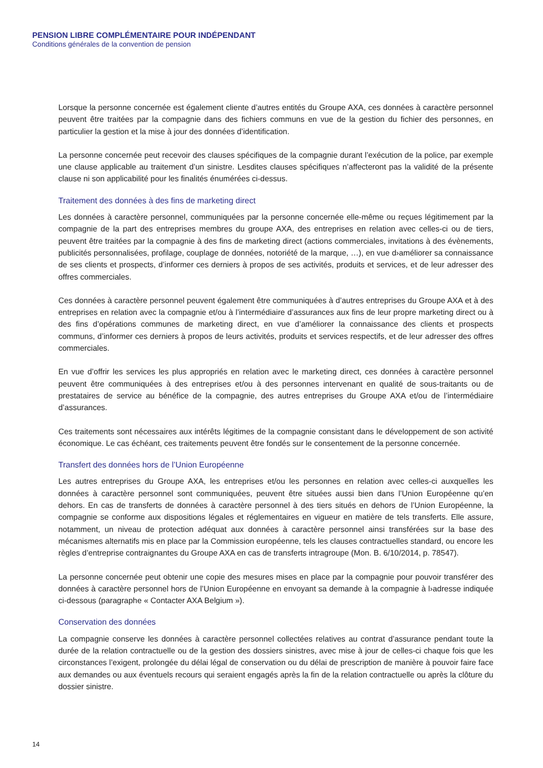PENSION LIBRE COMPLÉMENTAIRE POUR INDÉPENDANT
Conditions générales de la convention de pension
Lorsque la personne concernée est également cliente d’autres entités du Groupe AXA, ces données à caractère personnel peuvent être traitées par la compagnie dans des fichiers communs en vue de la gestion du fichier des personnes, en particulier la gestion et la mise à jour des données d’identification.
La personne concernée peut recevoir des clauses spécifiques de la compagnie durant l’exécution de la police, par exemple une clause applicable au traitement d’un sinistre. Lesdites clauses spécifiques n’affecteront pas la validité de la présente clause ni son applicabilité pour les finalités énumérées ci-dessus.
Traitement des données à des fins de marketing direct
Les données à caractère personnel, communiquées par la personne concernée elle-même ou reçues légitimement par la compagnie de la part des entreprises membres du groupe AXA, des entreprises en relation avec celles-ci ou de tiers, peuvent être traitées par la compagnie à des fins de marketing direct (actions commerciales, invitations à des évènements, publicités personnalisées, profilage, couplage de données, notoriété de la marque, …), en vue d›améliorer sa connaissance de ses clients et prospects, d’informer ces derniers à propos de ses activités, produits et services, et de leur adresser des offres commerciales.
Ces données à caractère personnel peuvent également être communiquées à d’autres entreprises du Groupe AXA et à des entreprises en relation avec la compagnie et/ou à l’intermédiaire d’assurances aux fins de leur propre marketing direct ou à des fins d’opérations communes de marketing direct, en vue d’améliorer la connaissance des clients et prospects communs, d’informer ces derniers à propos de leurs activités, produits et services respectifs, et de leur adresser des offres commerciales.
En vue d’offrir les services les plus appropriés en relation avec le marketing direct, ces données à caractère personnel peuvent être communiquées à des entreprises et/ou à des personnes intervenant en qualité de sous-traitants ou de prestataires de service au bénéfice de la compagnie, des autres entreprises du Groupe AXA et/ou de l’intermédiaire d’assurances.
Ces traitements sont nécessaires aux intérêts légitimes de la compagnie consistant dans le développement de son activité économique. Le cas échéant, ces traitements peuvent être fondés sur le consentement de la personne concernée.
Transfert des données hors de l’Union Européenne
Les autres entreprises du Groupe AXA, les entreprises et/ou les personnes en relation avec celles-ci auxquelles les données à caractère personnel sont communiquées, peuvent être situées aussi bien dans l’Union Européenne qu’en dehors. En cas de transferts de données à caractère personnel à des tiers situés en dehors de l’Union Européenne, la compagnie se conforme aux dispositions légales et réglementaires en vigueur en matière de tels transferts. Elle assure, notamment, un niveau de protection adéquat aux données à caractère personnel ainsi transférées sur la base des mécanismes alternatifs mis en place par la Commission européenne, tels les clauses contractuelles standard, ou encore les règles d’entreprise contraignantes du Groupe AXA en cas de transferts intragroupe (Mon. B. 6/10/2014, p. 78547).
La personne concernée peut obtenir une copie des mesures mises en place par la compagnie pour pouvoir transférer des données à caractère personnel hors de l’Union Européenne en envoyant sa demande à la compagnie à l›adresse indiquée ci-dessous (paragraphe « Contacter AXA Belgium »).
Conservation des données
La compagnie conserve les données à caractère personnel collectées relatives au contrat d’assurance pendant toute la durée de la relation contractuelle ou de la gestion des dossiers sinistres, avec mise à jour de celles-ci chaque fois que les circonstances l’exigent, prolongée du délai légal de conservation ou du délai de prescription de manière à pouvoir faire face aux demandes ou aux éventuels recours qui seraient engagés après la fin de la relation contractuelle ou après la clôture du dossier sinistre.
14